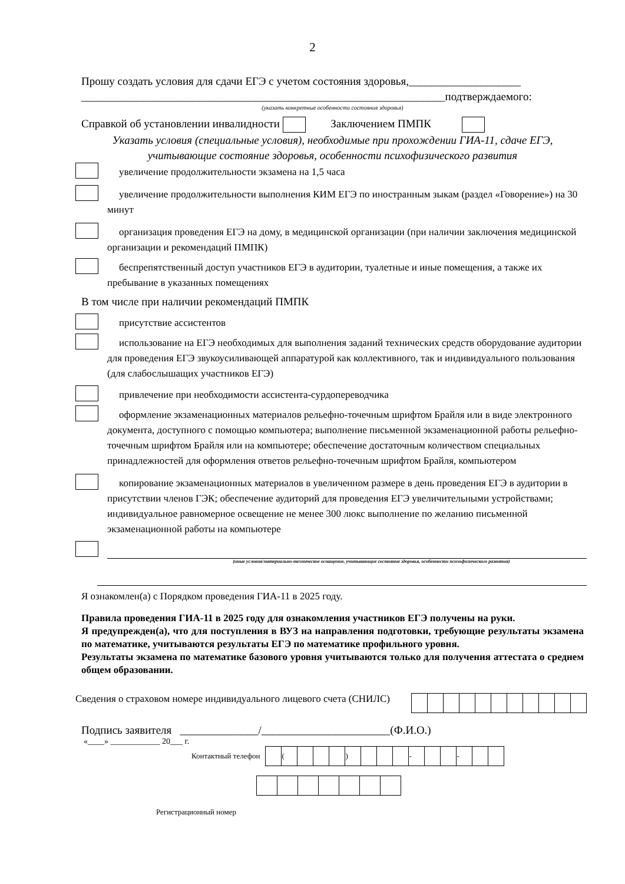2
Прошу создать условия для сдачи ЕГЭ с учетом состояния здоровья,____________________
_________________________________________________________________подтверждаемого:
(указать конкретные особенности состояния здоровья)
Справкой об установлении инвалидности Заключением ПМПК
Указать условия (специальные условия), необходимые при прохождении ГИА-11, сдаче ЕГЭ, учитывающие состояние здоровья, особенности психофизического развития
увеличение продолжительности экзамена на 1,5 часа
увеличение продолжительности выполнения КИМ ЕГЭ по иностранным зыкам (раздел «Говорение») на 30 минут
организация проведения ЕГЭ на дому, в медицинской организации (при наличии заключения медицинской организации и рекомендаций ПМПК)
беспрепятственный доступ участников ЕГЭ в аудитории, туалетные и иные помещения, а также их пребывание в указанных помещениях
В том числе при наличии рекомендаций ПМПК
присутствие ассистентов
использование на ЕГЭ необходимых для выполнения заданий технических средств оборудование аудитории для проведения ЕГЭ звукоусиливающей аппаратурой как коллективного, так и индивидуального пользования (для слабослышащих участников ЕГЭ)
привлечение при необходимости ассистента-сурдопереводчика
оформление экзаменационных материалов рельефно-точечным шрифтом Брайля или в виде электронного документа, доступного с помощью компьютера; выполнение письменной экзаменационной работы рельефно-точечным шрифтом Брайля или на компьютере; обеспечение достаточным количеством специальных принадлежностей для оформления ответов рельефно-точечным шрифтом Брайля, компьютером
копирование экзаменационных материалов в увеличенном размере в день проведения ЕГЭ в аудитории в присутствии членов ГЭК; обеспечение аудиторий для проведения ЕГЭ увеличительными устройствами; индивидуальное равномерное освещение не менее 300 люкс выполнение по желанию письменной экзаменационной работы на компьютере
(иные условия/материально-техническое оснащение, учитывающие состояние здоровья, особенности психофизического развития)
Я ознакомлен(а) с Порядком проведения ГИА-11 в 2025 году.
Правила проведения ГИА-11 в 2025 году для ознакомления участников ЕГЭ получены на руки.
Я предупрежден(а), что для поступления в ВУЗ на направления подготовки, требующие результаты экзамена по математике, учитываются результаты ЕГЭ по математике профильного уровня.
Результаты экзамена по математике базового уровня учитываются только для получения аттестата о среднем общем образовании.
Сведения о страховом номере индивидуального лицевого счета (СНИЛС)
Подпись заявителя ______________/_______________________(Ф.И.О.)
«____» ____________ 20___ г.
Контактный телефон
| | ( | | | | ) | | | | - | | | - | | |
Регистрационный номер